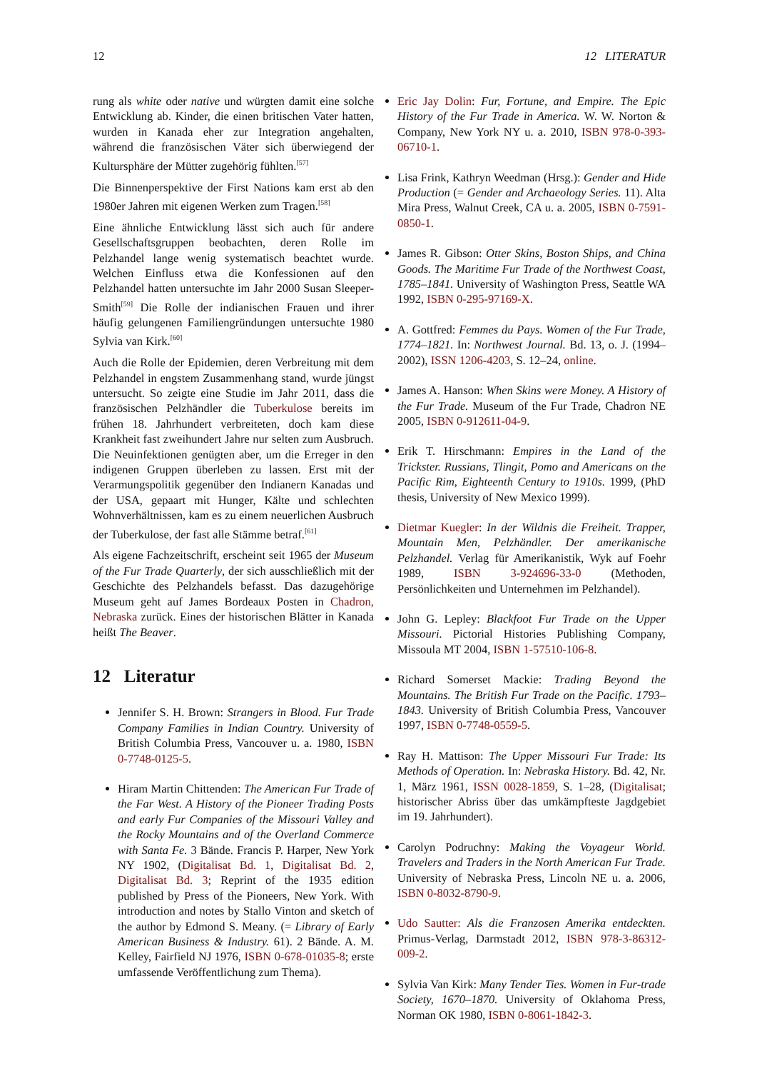12 12 LITERATUR
rung als white oder native und würgten damit eine solche Entwicklung ab. Kinder, die einen britischen Vater hatten, wurden in Kanada eher zur Integration angehalten, während die französischen Väter sich überwiegend der Kultursphäre der Mütter zugehörig fühlten.<sup>[57]</sup>
Die Binnenperspektive der First Nations kam erst ab den 1980er Jahren mit eigenen Werken zum Tragen.<sup>[58]</sup>
Eine ähnliche Entwicklung lässt sich auch für andere Gesellschaftsgruppen beobachten, deren Rolle im Pelzhandel lange wenig systematisch beachtet wurde. Welchen Einfluss etwa die Konfessionen auf den Pelzhandel hatten untersuchte im Jahr 2000 Susan Sleeper-Smith<sup>[59]</sup> Die Rolle der indianischen Frauen und ihrer häufig gelungenen Familiengründungen untersuchte 1980 Sylvia van Kirk.<sup>[60]</sup>
Auch die Rolle der Epidemien, deren Verbreitung mit dem Pelzhandel in engstem Zusammenhang stand, wurde jüngst untersucht. So zeigte eine Studie im Jahr 2011, dass die französischen Pelzhändler die Tuberkulose bereits im frühen 18. Jahrhundert verbreiteten, doch kam diese Krankheit fast zweihundert Jahre nur selten zum Ausbruch. Die Neuinfektionen genügten aber, um die Erreger in den indigenen Gruppen überleben zu lassen. Erst mit der Verarmungspolitik gegenüber den Indianern Kanadas und der USA, gepaart mit Hunger, Kälte und schlechten Wohnverhältnissen, kam es zu einem neuerlichen Ausbruch der Tuberkulose, der fast alle Stämme betraf.<sup>[61]</sup>
Als eigene Fachzeitschrift, erscheint seit 1965 der Museum of the Fur Trade Quarterly, der sich ausschließlich mit der Geschichte des Pelzhandels befasst. Das dazugehörige Museum geht auf James Bordeaux Posten in Chadron, Nebraska zurück. Eines der historischen Blätter in Kanada heißt The Beaver.
12 Literatur
Jennifer S. H. Brown: Strangers in Blood. Fur Trade Company Families in Indian Country. University of British Columbia Press, Vancouver u. a. 1980, ISBN 0-7748-0125-5.
Hiram Martin Chittenden: The American Fur Trade of the Far West. A History of the Pioneer Trading Posts and early Fur Companies of the Missouri Valley and the Rocky Mountains and of the Overland Commerce with Santa Fe. 3 Bände. Francis P. Harper, New York NY 1902, (Digitalisat Bd. 1, Digitalisat Bd. 2, Digitalisat Bd. 3; Reprint of the 1935 edition published by Press of the Pioneers, New York. With introduction and notes by Stallo Vinton and sketch of the author by Edmond S. Meany. (= Library of Early American Business & Industry. 61). 2 Bände. A. M. Kelley, Fairfield NJ 1976, ISBN 0-678-01035-8; erste umfassende Veröffentlichung zum Thema).
Eric Jay Dolin: Fur, Fortune, and Empire. The Epic History of the Fur Trade in America. W. W. Norton & Company, New York NY u. a. 2010, ISBN 978-0-393-06710-1.
Lisa Frink, Kathryn Weedman (Hrsg.): Gender and Hide Production (= Gender and Archaeology Series. 11). Alta Mira Press, Walnut Creek, CA u. a. 2005, ISBN 0-7591-0850-1.
James R. Gibson: Otter Skins, Boston Ships, and China Goods. The Maritime Fur Trade of the Northwest Coast, 1785–1841. University of Washington Press, Seattle WA 1992, ISBN 0-295-97169-X.
A. Gottfred: Femmes du Pays. Women of the Fur Trade, 1774–1821. In: Northwest Journal. Bd. 13, o. J. (1994–2002), ISSN 1206-4203, S. 12–24, online.
James A. Hanson: When Skins were Money. A History of the Fur Trade. Museum of the Fur Trade, Chadron NE 2005, ISBN 0-912611-04-9.
Erik T. Hirschmann: Empires in the Land of the Trickster. Russians, Tlingit, Pomo and Americans on the Pacific Rim, Eighteenth Century to 1910s. 1999, (PhD thesis, University of New Mexico 1999).
Dietmar Kuegler: In der Wildnis die Freiheit. Trapper, Mountain Men, Pelzhändler. Der amerikanische Pelzhandel. Verlag für Amerikanistik, Wyk auf Foehr 1989, ISBN 3-924696-33-0 (Methoden, Persönlichkeiten und Unternehmen im Pelzhandel).
John G. Lepley: Blackfoot Fur Trade on the Upper Missouri. Pictorial Histories Publishing Company, Missoula MT 2004, ISBN 1-57510-106-8.
Richard Somerset Mackie: Trading Beyond the Mountains. The British Fur Trade on the Pacific. 1793–1843. University of British Columbia Press, Vancouver 1997, ISBN 0-7748-0559-5.
Ray H. Mattison: The Upper Missouri Fur Trade: Its Methods of Operation. In: Nebraska History. Bd. 42, Nr. 1, März 1961, ISSN 0028-1859, S. 1–28, (Digitalisat; historischer Abriss über das umkämpfteste Jagdgebiet im 19. Jahrhundert).
Carolyn Podruchny: Making the Voyageur World. Travelers and Traders in the North American Fur Trade. University of Nebraska Press, Lincoln NE u. a. 2006, ISBN 0-8032-8790-9.
Udo Sautter: Als die Franzosen Amerika entdeckten. Primus-Verlag, Darmstadt 2012, ISBN 978-3-86312-009-2.
Sylvia Van Kirk: Many Tender Ties. Women in Fur-trade Society, 1670–1870. University of Oklahoma Press, Norman OK 1980, ISBN 0-8061-1842-3.